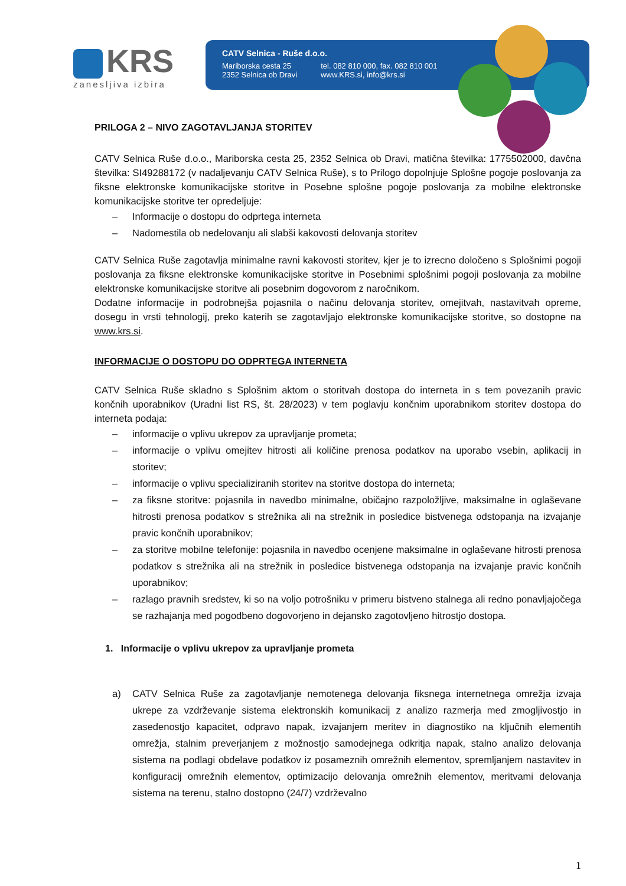KRS
zanesljiva izbira
CATV Selnica - Ruše d.o.o.
Mariborska cesta 25
2352 Selnica ob Dravi
tel. 082 810 000, fax. 082 810 001
www.KRS.si, info@krs.si
PRILOGA 2 – NIVO ZAGOTAVLJANJA STORITEV
CATV Selnica Ruše d.o.o., Mariborska cesta 25, 2352 Selnica ob Dravi, matična številka: 1775502000, davčna številka: SI49288172 (v nadaljevanju CATV Selnica Ruše), s to Prilogo dopolnjuje Splošne pogoje poslovanja za fiksne elektronske komunikacijske storitve in Posebne splošne pogoje poslovanja za mobilne elektronske komunikacijske storitve ter opredeljuje:
– Informacije o dostopu do odprtega interneta
– Nadomestila ob nedelovanju ali slabši kakovosti delovanja storitev
CATV Selnica Ruše zagotavlja minimalne ravni kakovosti storitev, kjer je to izrecno določeno s Splošnimi pogoji poslovanja za fiksne elektronske komunikacijske storitve in Posebnimi splošnimi pogoji poslovanja za mobilne elektronske komunikacijske storitve ali posebnim dogovorom z naročnikom.
Dodatne informacije in podrobnejša pojasnila o načinu delovanja storitev, omejitvah, nastavitvah opreme, dosegu in vrsti tehnologij, preko katerih se zagotavljajo elektronske komunikacijske storitve, so dostopne na www.krs.si.
INFORMACIJE O DOSTOPU DO ODPRTEGA INTERNETA
CATV Selnica Ruše skladno s Splošnim aktom o storitvah dostopa do interneta in s tem povezanih pravic končnih uporabnikov (Uradni list RS, št. 28/2023) v tem poglavju končnim uporabnikom storitev dostopa do interneta podaja:
– informacije o vplivu ukrepov za upravljanje prometa;
– informacije o vplivu omejitev hitrosti ali količine prenosa podatkov na uporabo vsebin, aplikacij in storitev;
– informacije o vplivu specializiranih storitev na storitve dostopa do interneta;
– za fiksne storitve: pojasnila in navedbo minimalne, običajno razpoložljive, maksimalne in oglaševane hitrosti prenosa podatkov s strežnika ali na strežnik in posledice bistvenega odstopanja na izvajanje pravic končnih uporabnikov;
– za storitve mobilne telefonije: pojasnila in navedbo ocenjene maksimalne in oglaševane hitrosti prenosa podatkov s strežnika ali na strežnik in posledice bistvenega odstopanja na izvajanje pravic končnih uporabnikov;
– razlago pravnih sredstev, ki so na voljo potrošniku v primeru bistveno stalnega ali redno ponavljajočega se razhajanja med pogodbeno dogovorjeno in dejansko zagotovljeno hitrostjo dostopa.
1. Informacije o vplivu ukrepov za upravljanje prometa
a) CATV Selnica Ruše za zagotavljanje nemotenega delovanja fiksnega internetnega omrežja izvaja ukrepe za vzdrževanje sistema elektronskih komunikacij z analizo razmerja med zmogljivostjo in zasedenostjo kapacitet, odpravo napak, izvajanjem meritev in diagnostiko na ključnih elementih omrežja, stalnim preverjanjem z možnostjo samodejnega odkritja napak, stalno analizo delovanja sistema na podlagi obdelave podatkov iz posameznih omrežnih elementov, spremljanjem nastavitev in konfiguracij omrežnih elementov, optimizacijo delovanja omrežnih elementov, meritvami delovanja sistema na terenu, stalno dostopno (24/7) vzdrževalno
1